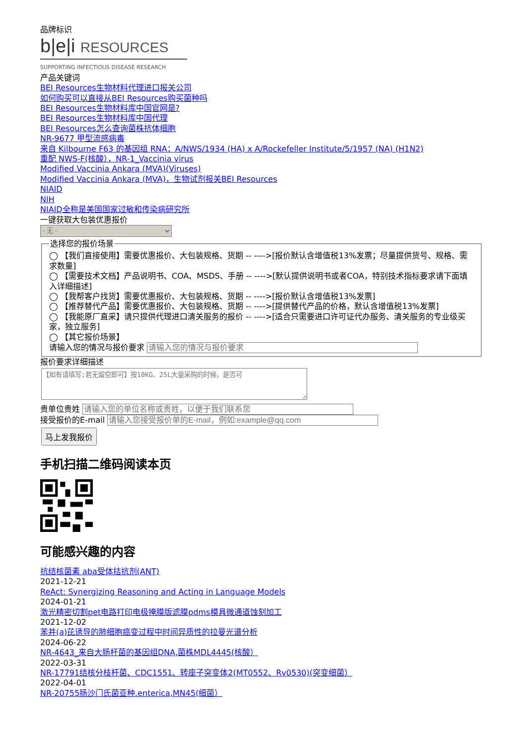品牌标识
b|e|i RESOURCES
SUPPORTING INFECTIOUS DISEASE RESEARCH
产品关键词
BEI Resources生物材料代理进口报关公司
如何购买可以直接从BEI Resources购买菌种吗
BEI Resources生物材料库中国官网是?
BEI Resources生物材料库中国代理
BEI Resources怎么查询菌株抗体细胞
NR-9677 甲型流感病毒
来自 Kilbourne F63 的基因组 RNA：A/NWS/1934 (HA) x A/Rockefeller Institute/5/1957 (NA) (H1N2)
重配 NWS-F(核酸），NR-1_Vaccinia virus
Modified Vaccinia Ankara (MVA)(Viruses)
Modified Vaccinia Ankara (MVA)，生物试剂报关BEI Resources
NIAID
NIH
NIAID全称是美国国家过敏和传染病研究所
一键获取大包装优惠报价
- 无 - 选择您的报价场景
◯ 【我们直接使用】需要优惠报价、大包装规格、货期 -- ---->[报价默认含增值税13%发票；尽量提供货号、规格、需求数量]
◯ 【需要技术文档】产品说明书、COA、MSDS、手册 -- ---->[默认提供说明书或者COA，特别技术指标要求请下面填入详细描述]
◯ 【我帮客户找货】需要优惠报价、大包装规格、货期 -- ---->[报价默认含增值税13%发票]
◯ 【推荐替代产品】需要优惠报价、大包装规格、货期 -- ---->[提供替代产品的价格，默认含增值税13%发票]
◯ 【我能原厂直采】请只提供代理进口清关服务的报价 -- ---->[适合只需要进口许可证代办服务、清关服务的专业级买家，独立服务]
◯ 【其它报价场景】
请输入您的情况与报价要求
报价要求详细描述
贵单位贵姓
接受报价的E-mail
马上发我报价
手机扫描二维码阅读本页
可能感兴趣的内容
抗结核菌素 aba受体拮抗剂(ANT)
2021-12-21
ReAct: Synergizing Reasoning and Acting in Language Models
2024-01-21
激光精密切割pet电路打印电极掩膜版滤膜pdms模具微通道蚀刻加工
2021-12-02
苯并(a)芘诱导的肺细胞癌变过程中时间异质性的拉曼光谱分析
2024-06-22
NR-4643_来自大肠杆菌的基因组DNA,菌株MDL4445(核酸）
2022-03-31
NR-17791结核分枝杆菌、CDC1551、转座子突变体2(MT0552、Rv0530)(突变细菌）
2022-04-01
NR-20755肠沙门氏菌亚种.enterica,MN45(细菌）